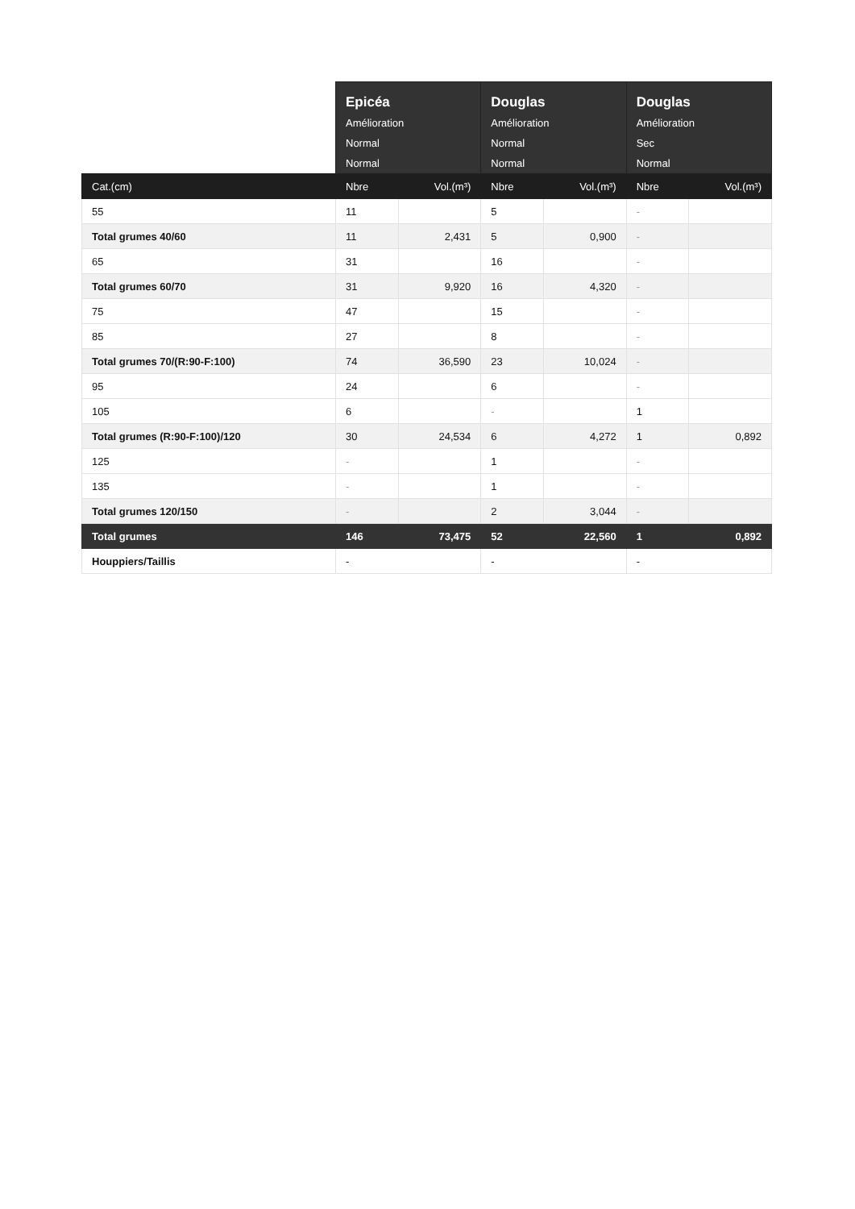| | Epicéa Amélioration Normal Normal | | Douglas Amélioration Normal Normal | | Douglas Amélioration Sec Normal | |
| --- | --- | --- | --- | --- | --- | --- |
| Cat.(cm) | Nbre | Vol.(m³) | Nbre | Vol.(m³) | Nbre | Vol.(m³) |
| 55 | 11 | | 5 | | - | |
| Total grumes 40/60 | 11 | 2,431 | 5 | 0,900 | - | |
| 65 | 31 | | 16 | | - | |
| Total grumes 60/70 | 31 | 9,920 | 16 | 4,320 | - | |
| 75 | 47 | | 15 | | - | |
| 85 | 27 | | 8 | | - | |
| Total grumes 70/(R:90-F:100) | 74 | 36,590 | 23 | 10,024 | - | |
| 95 | 24 | | 6 | | - | |
| 105 | 6 | | - | | 1 | |
| Total grumes (R:90-F:100)/120 | 30 | 24,534 | 6 | 4,272 | 1 | 0,892 |
| 125 | - | | 1 | | - | |
| 135 | - | | 1 | | - | |
| Total grumes 120/150 | - | | 2 | 3,044 | - | |
| Total grumes | 146 | 73,475 | 52 | 22,560 | 1 | 0,892 |
| Houppiers/Taillis | - | | - | | - | |